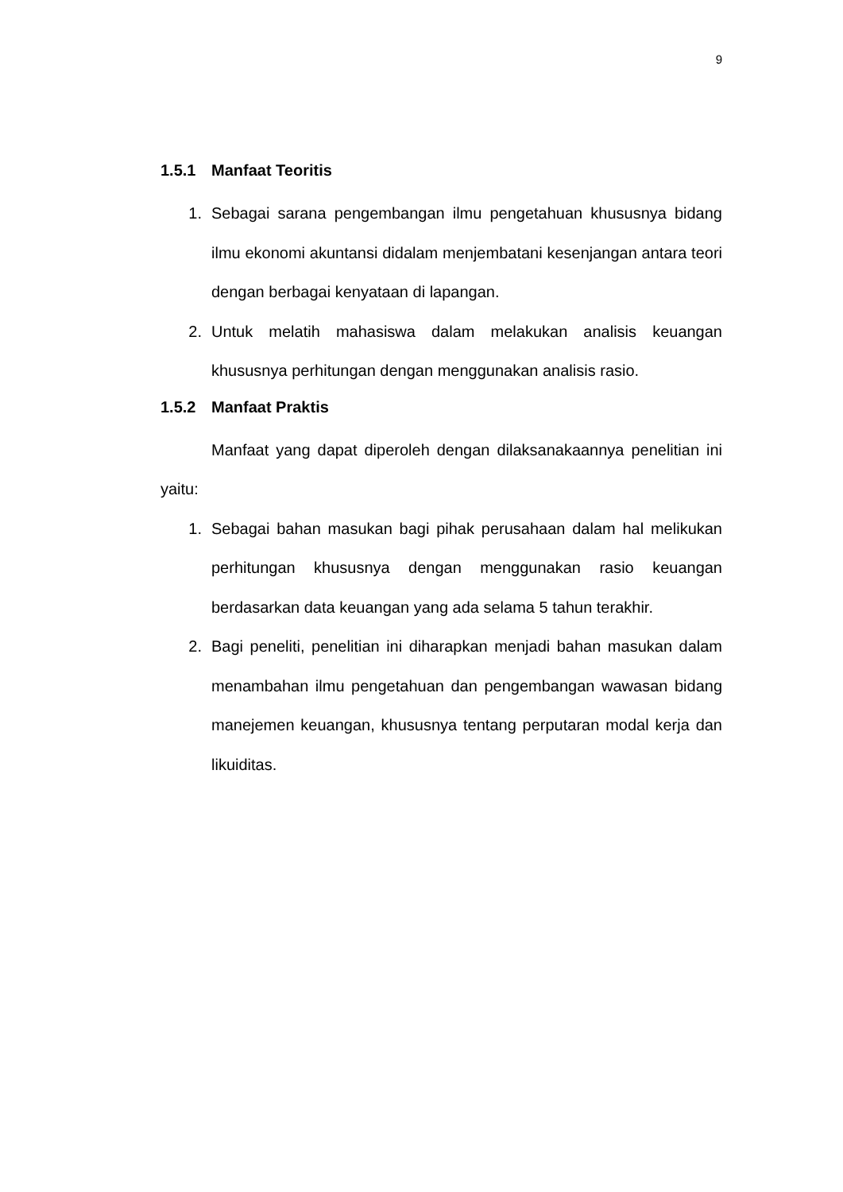9
1.5.1 Manfaat Teoritis
1. Sebagai sarana pengembangan ilmu pengetahuan khususnya bidang ilmu ekonomi akuntansi didalam menjembatani kesenjangan antara teori dengan berbagai kenyataan di lapangan.
2. Untuk melatih mahasiswa dalam melakukan analisis keuangan khususnya perhitungan dengan menggunakan analisis rasio.
1.5.2 Manfaat Praktis
Manfaat yang dapat diperoleh dengan dilaksanakaannya penelitian ini yaitu:
1. Sebagai bahan masukan bagi pihak perusahaan dalam hal melikukan perhitungan khususnya dengan menggunakan rasio keuangan berdasarkan data keuangan yang ada selama 5 tahun terakhir.
2. Bagi peneliti, penelitian ini diharapkan menjadi bahan masukan dalam menambahan ilmu pengetahuan dan pengembangan wawasan bidang manejemen keuangan, khususnya tentang perputaran modal kerja dan likuiditas.